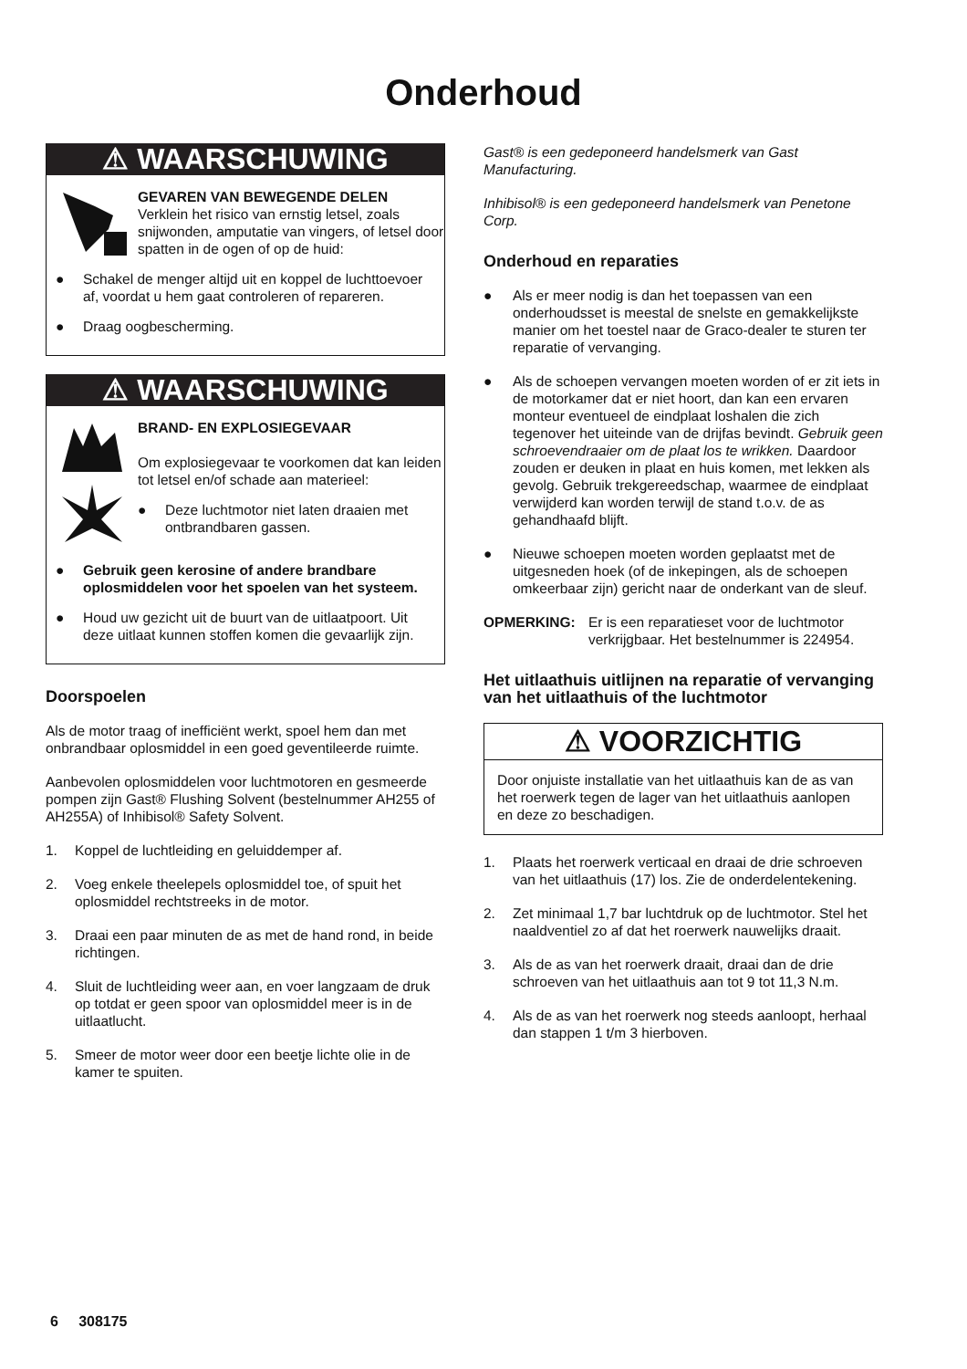Onderhoud
⚠ WAARSCHUWING
GEVAREN VAN BEWEGENDE DELEN
Verklein het risico van ernstig letsel, zoals snijwonden, amputatie van vingers, of letsel door spatten in de ogen of op de huid:
● Schakel de menger altijd uit en koppel de luchttoevoer af, voordat u hem gaat controleren of repareren.
● Draag oogbescherming.
⚠ WAARSCHUWING
BRAND- EN EXPLOSIEGEVAAR
Om explosiegevaar te voorkomen dat kan leiden tot letsel en/of schade aan materieel:
● Deze luchtmotor niet laten draaien met ontbrandbaren gassen.
● Gebruik geen kerosine of andere brandbare oplosmiddelen voor het spoelen van het systeem.
● Houd uw gezicht uit de buurt van de uitlaatpoort. Uit deze uitlaat kunnen stoffen komen die gevaarlijk zijn.
Doorspoelen
Als de motor traag of inefficiënt werkt, spoel hem dan met onbrandbaar oplosmiddel in een goed geventileerde ruimte.
Aanbevolen oplosmiddelen voor luchtmotoren en gesmeerde pompen zijn Gast® Flushing Solvent (bestelnummer AH255 of AH255A) of Inhibisol® Safety Solvent.
1. Koppel de luchtleiding en geluiddemper af.
2. Voeg enkele theelepels oplosmiddel toe, of spuit het oplosmiddel rechtstreeks in de motor.
3. Draai een paar minuten de as met de hand rond, in beide richtingen.
4. Sluit de luchtleiding weer aan, en voer langzaam de druk op totdat er geen spoor van oplosmiddel meer is in de uitlaatlucht.
5. Smeer de motor weer door een beetje lichte olie in de kamer te spuiten.
Gast® is een gedeponeerd handelsmerk van Gast Manufacturing.
Inhibisol® is een gedeponeerd handelsmerk van Penetone Corp.
Onderhoud en reparaties
● Als er meer nodig is dan het toepassen van een onderhoudsset is meestal de snelste en gemakkelijkste manier om het toestel naar de Graco-dealer te sturen ter reparatie of vervanging.
● Als de schoepen vervangen moeten worden of er zit iets in de motorkamer dat er niet hoort, dan kan een ervaren monteur eventueel de eindplaat loshalen die zich tegenover het uiteinde van de drijfas bevindt. Gebruik geen schroevendraaier om de plaat los te wrikken. Daardoor zouden er deuken in plaat en huis komen, met lekken als gevolg. Gebruik trekgereedschap, waarmee de eindplaat verwijderd kan worden terwijl de stand t.o.v. de as gehandhaafd blijft.
● Nieuwe schoepen moeten worden geplaatst met de uitgesneden hoek (of de inkepingen, als de schoepen omkeerbaar zijn) gericht naar de onderkant van de sleuf.
OPMERKING: Er is een reparatieset voor de luchtmotor verkrijgbaar. Het bestelnummer is 224954.
Het uitlaathuis uitlijnen na reparatie of vervanging van het uitlaathuis of the luchtmotor
⚠ VOORZICHTIG
Door onjuiste installatie van het uitlaathuis kan de as van het roerwerk tegen de lager van het uitlaathuis aanlopen en deze zo beschadigen.
1. Plaats het roerwerk verticaal en draai de drie schroeven van het uitlaathuis (17) los. Zie de onderdelentekening.
2. Zet minimaal 1,7 bar luchtdruk op de luchtmotor. Stel het naaldventiel zo af dat het roerwerk nauwelijks draait.
3. Als de as van het roerwerk draait, draai dan de drie schroeven van het uitlaathuis aan tot 9 tot 11,3 N.m.
4. Als de as van het roerwerk nog steeds aanloopt, herhaal dan stappen 1 t/m 3 hierboven.
6 308175